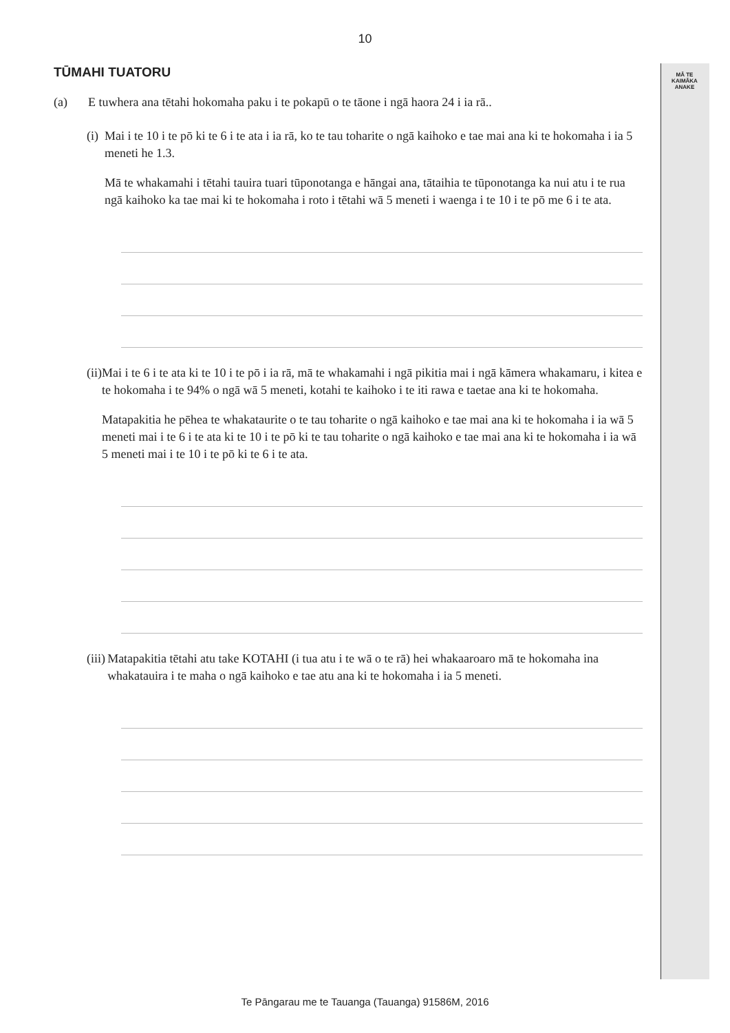10
MĀ TE
KAIMĀKA
ANAKE
TŪMAHI TUATORU
(a) E tuwhera ana tētahi hokomaha paku i te pokapū o te tāone i ngā haora 24 i ia rā..
(i) Mai i te 10 i te pō ki te 6 i te ata i ia rā, ko te tau toharite o ngā kaihoko e tae mai ana ki te hokomaha i ia 5 meneti he 1.3.
Mā te whakamahi i tētahi tauira tuari tūponotanga e hāngai ana, tātaihia te tūponotanga ka nui atu i te rua ngā kaihoko ka tae mai ki te hokomaha i roto i tētahi wā 5 meneti i waenga i te 10 i te pō me 6 i te ata.
(ii) Mai i te 6 i te ata ki te 10 i te pō i ia rā, mā te whakamahi i ngā pikitia mai i ngā kāmera whakamaru, i kitea e te hokomaha i te 94% o ngā wā 5 meneti, kotahi te kaihoko i te iti rawa e taetae ana ki te hokomaha.
Matapakitia he pēhea te whakataurite o te tau toharite o ngā kaihoko e tae mai ana ki te hokomaha i ia wā 5 meneti mai i te 6 i te ata ki te 10 i te pō ki te tau toharite o ngā kaihoko e tae mai ana ki te hokomaha i ia wā 5 meneti mai i te 10 i te pō ki te 6 i te ata.
(iii)
Matapakitia tētahi atu take KOTAHI (i tua atu i te wā o te rā) hei whakaaroaro mā te hokomaha ina whakatauira i te maha o ngā kaihoko e tae atu ana ki te hokomaha i ia 5 meneti.
Te Pāngarau me te Tauanga (Tauanga) 91586M, 2016